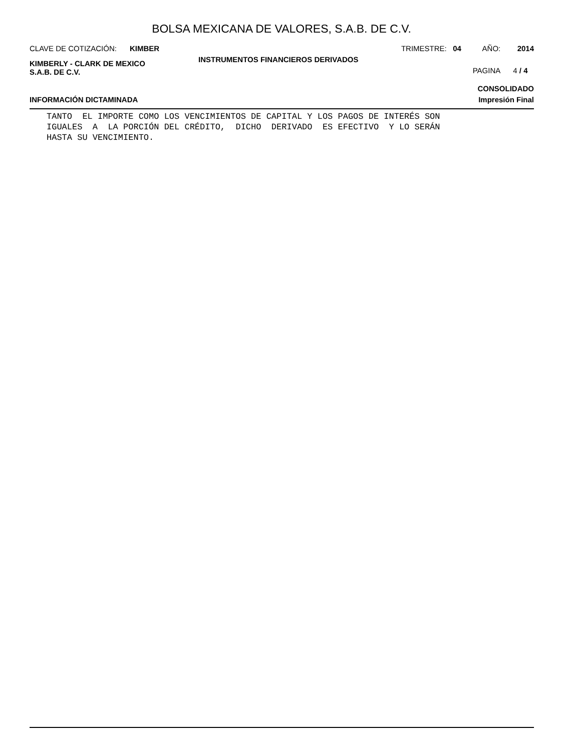BOLSA MEXICANA DE VALORES, S.A.B. DE C.V.
CLAVE DE COTIZACIÓN: KIMBER TRIMESTRE: 04 AÑO: 2014
KIMBERLY - CLARK DE MEXICO
S.A.B. DE C.V.
INSTRUMENTOS FINANCIEROS DERIVADOS
PAGINA 4 / 4
CONSOLIDADO
INFORMACIÓN DICTAMINADA Impresión Final
TANTO EL IMPORTE COMO LOS VENCIMIENTOS DE CAPITAL Y LOS PAGOS DE INTERÉS SON IGUALES A LA PORCIÓN DEL CRÉDITO, DICHO DERIVADO ES EFECTIVO Y LO SERÁN HASTA SU VENCIMIENTO.